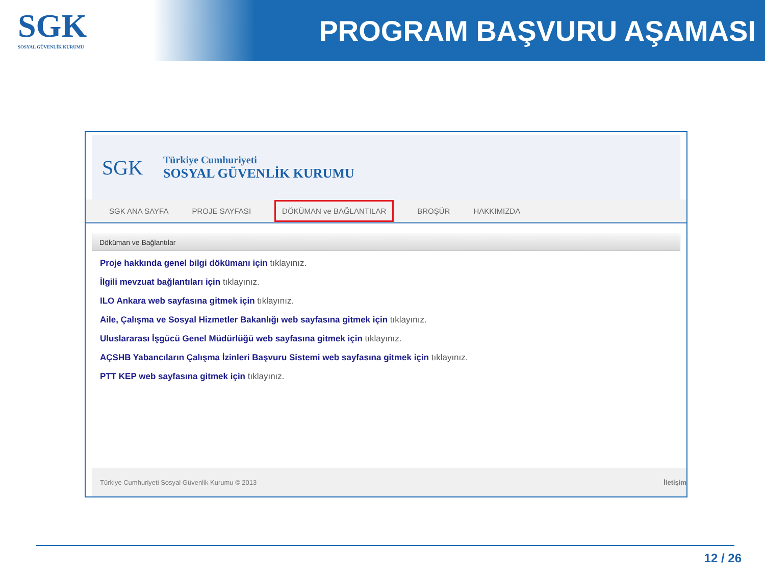SGK
SOSYAL GÜVENLİK KURUMU
PROGRAM BAŞVURU AŞAMASI
SGK
Türkiye Cumhuriyeti
SOSYAL GÜVENLİK KURUMU
SGK ANA SAYFA PROJE SAYFASI DÖKÜMAN ve BAĞLANTILAR BROŞÜR HAKKIMIZDA
Döküman ve Bağlantılar
Proje hakkında genel bilgi dökümanı için tıklayınız.
İlgili mevzuat bağlantıları için tıklayınız.
ILO Ankara web sayfasına gitmek için tıklayınız.
Aile, Çalışma ve Sosyal Hizmetler Bakanlığı web sayfasına gitmek için tıklayınız.
Uluslararası İşgücü Genel Müdürlüğü web sayfasına gitmek için tıklayınız.
AÇSHB Yabancıların Çalışma İzinleri Başvuru Sistemi web sayfasına gitmek için tıklayınız.
PTT KEP web sayfasına gitmek için tıklayınız.
Türkiye Cumhuriyeti Sosyal Güvenlik Kurumu © 2013 İletişim
12 / 26